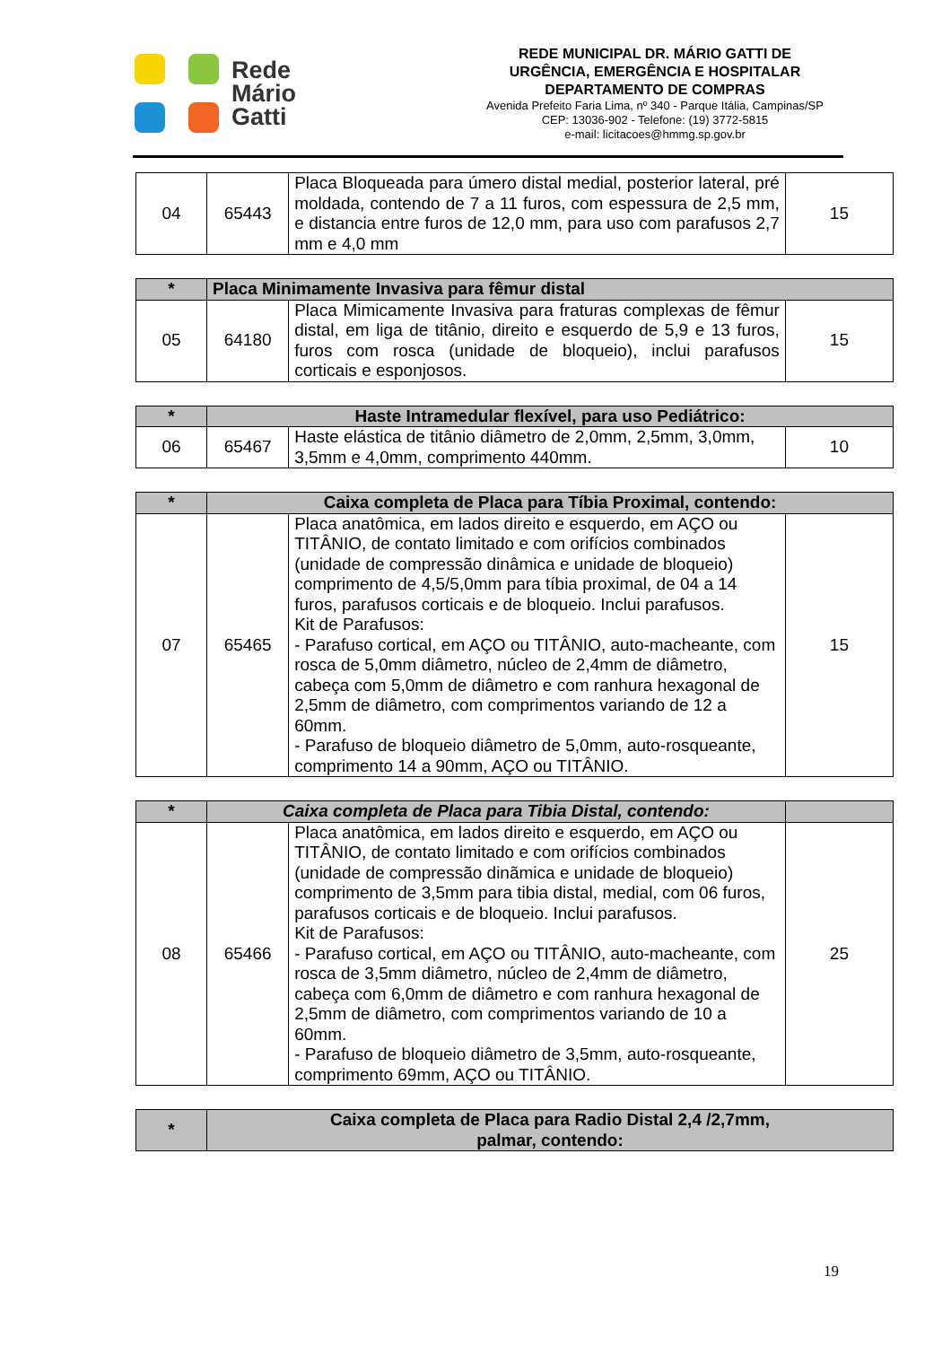Rede
Mário
Gatti
REDE MUNICIPAL DR. MÁRIO GATTI DE
URGÊNCIA, EMERGÊNCIA E HOSPITALAR
DEPARTAMENTO DE COMPRAS
Avenida Prefeito Faria Lima, nº 340 - Parque Itália, Campinas/SP
CEP: 13036-902 - Telefone: (19) 3772-5815
e-mail: licitacoes@hmmg.sp.gov.br
| 04 | 65443 | Placa Bloqueada para úmero distal medial, posterior lateral, pré moldada, contendo de 7 a 11 furos, com espessura de 2,5 mm, e distancia entre furos de 12,0 mm, para uso com parafusos 2,7 mm e 4,0 mm | 15 |
| * | Placa Minimamente Invasiva para fêmur distal | | |
| --- | --- | --- | --- |
| 05 | 64180 | Placa Mimicamente Invasiva para fraturas complexas de fêmur distal, em liga de titânio, direito e esquerdo de 5,9 e 13 furos, furos com rosca (unidade de bloqueio), inclui parafusos corticais e esponjosos. | 15 |
| * | Haste Intramedular flexível, para uso Pediátrico: | | |
| --- | --- | --- | --- |
| 06 | 65467 | Haste elástica de titânio diâmetro de 2,0mm, 2,5mm, 3,0mm, 3,5mm e 4,0mm, comprimento 440mm. | 10 |
| * | Caixa completa de Placa para Tíbia Proximal, contendo: | | |
| --- | --- | --- | --- |
| 07 | 65465 | Placa anatômica, em lados direito e esquerdo, em AÇO ou TITÂNIO, de contato limitado e com orifícios combinados (unidade de compressão dinâmica e unidade de bloqueio) comprimento de 4,5/5,0mm para tíbia proximal, de 04 a 14 furos, parafusos corticais e de bloqueio. Inclui parafusos. Kit de Parafusos: - Parafuso cortical, em AÇO ou TITÂNIO, auto-macheante, com rosca de 5,0mm diâmetro, núcleo de 2,4mm de diâmetro, cabeça com 5,0mm de diâmetro e com ranhura hexagonal de 2,5mm de diâmetro, com comprimentos variando de 12 a 60mm. - Parafuso de bloqueio diâmetro de 5,0mm, auto-rosqueante, comprimento 14 a 90mm, AÇO ou TITÂNIO. | 15 |
| * | Caixa completa de Placa para Tibia Distal, contendo: | | |
| --- | --- | --- | --- |
| 08 | 65466 | Placa anatômica, em lados direito e esquerdo, em AÇO ou TITÂNIO, de contato limitado e com orifícios combinados (unidade de compressão dinãmica e unidade de bloqueio) comprimento de 3,5mm para tibia distal, medial, com 06 furos, parafusos corticais e de bloqueio. Inclui parafusos. Kit de Parafusos: - Parafuso cortical, em AÇO ou TITÂNIO, auto-macheante, com rosca de 3,5mm diâmetro, núcleo de 2,4mm de diâmetro, cabeça com 6,0mm de diâmetro e com ranhura hexagonal de 2,5mm de diâmetro, com comprimentos variando de 10 a 60mm. - Parafuso de bloqueio diâmetro de 3,5mm, auto-rosqueante, comprimento 69mm, AÇO ou TITÂNIO. | 25 |
| * | Caixa completa de Placa para Radio Distal 2,4 /2,7mm, palmar, contendo: |
| --- | --- |
19